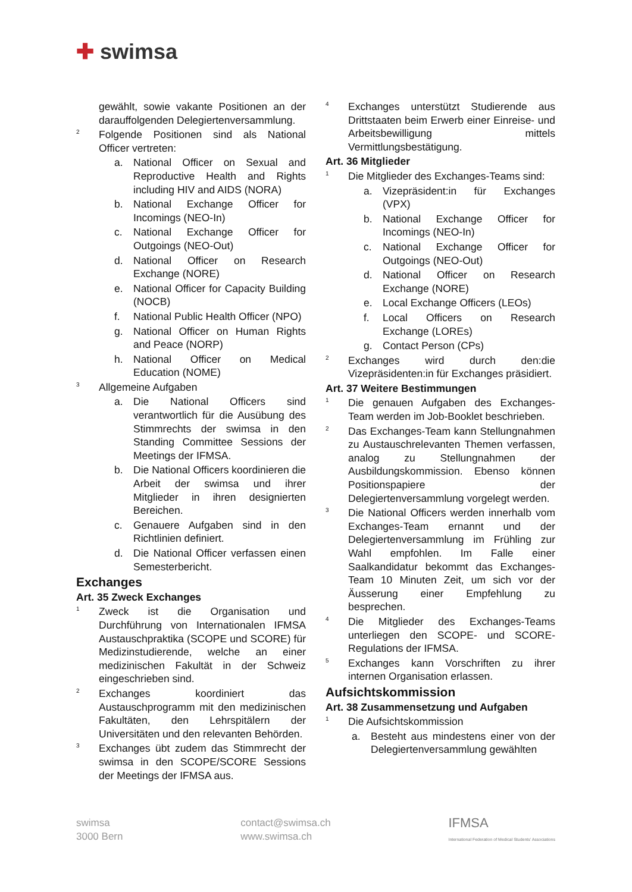✚ swimsa
gewählt, sowie vakante Positionen an der darauffolgenden Delegiertenversammlung.
2
Folgende Positionen sind als National Officer vertreten:
a. National Officer on Sexual and Reproductive Health and Rights including HIV and AIDS (NORA)
b. National Exchange Officer for Incomings (NEO-In)
c. National Exchange Officer for Outgoings (NEO-Out)
d. National Officer on Research Exchange (NORE)
e. National Officer for Capacity Building (NOCB)
f. National Public Health Officer (NPO)
g. National Officer on Human Rights and Peace (NORP)
h. National Officer on Medical Education (NOME)
3
Allgemeine Aufgaben
a. Die National Officers sind verantwortlich für die Ausübung des Stimmrechts der swimsa in den Standing Committee Sessions der Meetings der IFMSA.
b. Die National Officers koordinieren die Arbeit der swimsa und ihrer Mitglieder in ihren designierten Bereichen.
c. Genauere Aufgaben sind in den Richtlinien definiert.
d. Die National Officer verfassen einen Semesterbericht.
Exchanges
Art. 35 Zweck Exchanges
1
Zweck ist die Organisation und Durchführung von Internationalen IFMSA Austauschpraktika (SCOPE und SCORE) für Medizinstudierende, welche an einer medizinischen Fakultät in der Schweiz eingeschrieben sind.
2
Exchanges koordiniert das Austauschprogramm mit den medizinischen Fakultäten, den Lehrspitälern der Universitäten und den relevanten Behörden.
3
Exchanges übt zudem das Stimmrecht der swimsa in den SCOPE/SCORE Sessions der Meetings der IFMSA aus.
4
Exchanges unterstützt Studierende aus Drittstaaten beim Erwerb einer Einreise- und Arbeitsbewilligung mittels Vermittlungsbestätigung.
Art. 36 Mitglieder
1
Die Mitglieder des Exchanges-Teams sind:
a. Vizepräsident:in für Exchanges (VPX)
b. National Exchange Officer for Incomings (NEO-In)
c. National Exchange Officer for Outgoings (NEO-Out)
d. National Officer on Research Exchange (NORE)
e. Local Exchange Officers (LEOs)
f. Local Officers on Research Exchange (LOREs)
g. Contact Person (CPs)
2
Exchanges wird durch den:die Vizepräsidenten:in für Exchanges präsidiert.
Art. 37 Weitere Bestimmungen
1
Die genauen Aufgaben des Exchanges-Team werden im Job-Booklet beschrieben.
2
Das Exchanges-Team kann Stellungnahmen zu Austauschrelevanten Themen verfassen, analog zu Stellungnahmen der Ausbildungskommission. Ebenso können Positionspapiere der Delegiertenversammlung vorgelegt werden.
3
Die National Officers werden innerhalb vom Exchanges-Team ernannt und der Delegiertenversammlung im Frühling zur Wahl empfohlen. Im Falle einer Saalkandidatur bekommt das Exchanges-Team 10 Minuten Zeit, um sich vor der Äusserung einer Empfehlung zu besprechen.
4
Die Mitglieder des Exchanges-Teams unterliegen den SCOPE- und SCORE-Regulations der IFMSA.
5
Exchanges kann Vorschriften zu ihrer internen Organisation erlassen.
Aufsichtskommission
Art. 38 Zusammensetzung und Aufgaben
1
Die Aufsichtskommission
a. Besteht aus mindestens einer von der Delegiertenversammlung gewählten
swimsa
3000 Bern
contact@swimsa.ch
www.swimsa.ch
IFMSA
International Federation of Medical Students' Associations